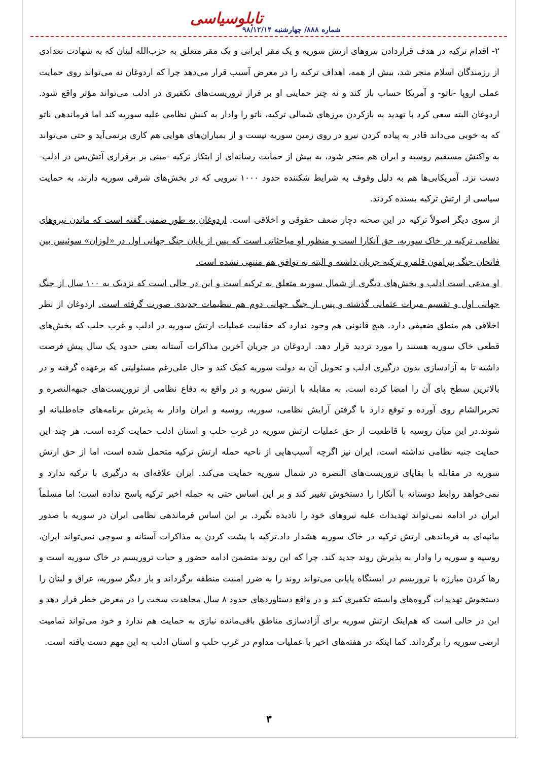تابلوسیاسی
شماره ۸۸۸/ چهارشنبه ۹۸/۱۲/۱۴
۲- اقدام ترکیه در هدف قراردادن نیروهای ارتش سوریه و یک مقر ایرانی و یک مقر متعلق به حزب‌الله لبنان که به شهادت تعدادی از رزمندگان اسلام منجر شد، بیش از همه، اهداف ترکیه را در معرض آسیب قرار می‌دهد چرا که اردوغان نه می‌تواند روی حمایت عملی اروپا -ناتو- و آمریکا حساب باز کند و نه چتر حمایتی او بر فراز تروریست‌های تکفیری در ادلب می‌تواند مؤثر واقع شود. اردوغان البته سعی کرد با تهدید به بازکردن مرزهای شمالی ترکیه، ناتو را وادار به کنش نظامی علیه سوریه کند اما فرماندهی ناتو که به خوبی می‌داند قادر به پیاده کردن نیرو در روی زمین سوریه نیست و از بمباران‌های هوایی هم کاری برنمی‌آید و حتی می‌تواند به واکنش مستقیم روسیه و ایران هم منجر شود، به بیش از حمایت رسانه‌ای از ابتکار ترکیه -مبنی بر برقراری آتش‌بس در ادلب- دست نزد. آمریکایی‌ها هم به دلیل وقوف به شرایط شکننده حدود ۱۰۰۰ نیرویی که در بخش‌های شرقی سوریه دارند، به حمایت سیاسی از ارتش ترکیه بسنده کردند.
از سوی دیگر اصولاً ترکیه در این صحنه دچار ضعف حقوقی و اخلاقی است. اردوغان به طور ضمنی گفته است که ماندن نیروهای نظامی ترکیه در خاک سوریه، حق آنکارا است و منظور او مباحثاتی است که پس از پایان جنگ جهانی اول در «لوزان» سوئیس بین فاتحان جنگ پیرامون قلمرو ترکیه جریان داشته و البته به توافق هم منتهی نشده است.
او مدعی است ادلب و بخش‌های دیگری از شمال سوریه متعلق به ترکیه است و این در حالی است که نزدیک به ۱۰۰ سال از جنگ جهانی اول و تقسیم میراث عثمانی گذشته و پس از جنگ جهانی دوم هم تنظیمات جدیدی صورت گرفته است. اردوغان از نظر اخلاقی هم منطق ضعیفی دارد. هیچ قانونی هم وجود ندارد که حقانیت عملیات ارتش سوریه در ادلب و غرب حلب که بخش‌های قطعی خاک سوریه هستند را مورد تردید قرار دهد. اردوغان در جریان آخرین مذاکرات آستانه یعنی حدود یک سال پیش فرصت داشته تا به آزادسازی بدون درگیری ادلب و تحویل آن به دولت سوریه کمک کند و حال علی‌رغم مسئولیتی که برعهده گرفته و در بالاترین سطح پای آن را امضا کرده است، به مقابله با ارتش سوریه و در واقع به دفاع نظامی از تروریست‌های جبهه‌النصره و تحریرالشام روی آورده و توقع دارد با گرفتن آرایش نظامی، سوریه، روسیه و ایران وادار به پذیرش برنامه‌های جاه‌طلبانه او شوند.در این میان روسیه با قاطعیت از حق عملیات ارتش سوریه در غرب حلب و استان ادلب حمایت کرده است. هر چند این حمایت جنبه نظامی نداشته است. ایران نیز اگرچه آسیب‌هایی از ناحیه حمله ارتش ترکیه متحمل شده است، اما از حق ارتش سوریه در مقابله با بقایای تروریست‌های النصره در شمال سوریه حمایت می‌کند. ایران علاقه‌ای به درگیری با ترکیه ندارد و نمی‌خواهد روابط دوستانه با آنکارا را دستخوش تغییر کند و بر این اساس حتی به حمله اخیر ترکیه پاسخ نداده است؛ اما مسلماً ایران در ادامه نمی‌تواند تهدیدات علیه نیروهای خود را نادیده بگیرد. بر این اساس فرماندهی نظامی ایران در سوریه با صدور بیانیه‌ای به فرماندهی ارتش ترکیه در خاک سوریه هشدار داد.ترکیه با پشت کردن به مذاکرات آستانه و سوچی نمی‌تواند ایران، روسیه و سوریه را وادار به پذیرش روند جدید کند. چرا که این روند متضمن ادامه حضور و حیات تروریسم در خاک سوریه است و رها کردن مبارزه با تروریسم در ایستگاه پایانی می‌تواند روند را به ضرر امنیت منطقه برگرداند و بار دیگر سوریه، عراق و لبنان را دستخوش تهدیدات گروه‌های وابسته تکفیری کند و در واقع دستاوردهای حدود ۸ سال مجاهدت سخت را در معرض خطر قرار دهد و این در حالی است که هم‌اینک ارتش سوریه برای آزادسازی مناطق باقی‌مانده نیازی به حمایت هم ندارد و خود می‌تواند تمامیت ارضی سوریه را برگرداند. کما اینکه در هفته‌های اخیر با عملیات مداوم در غرب حلب و استان ادلب به این مهم دست یافته است.
۳